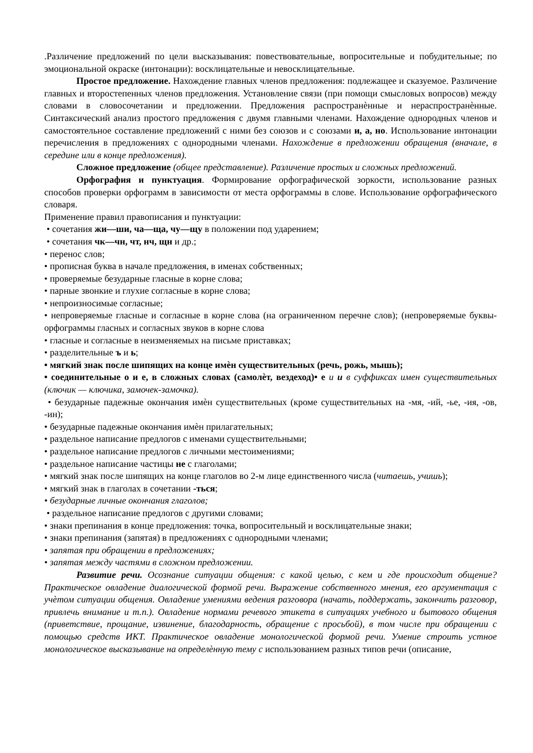.Различение предложений по цели высказывания: повествовательные, вопросительные и побудительные; по эмоциональной окраске (интонации): восклицательные и невосклицательные.
Простое предложение. Нахождение главных членов предложения: подлежащее и сказуемое. Различение главных и второстепенных членов предложения. Установление связи (при помощи смысловых вопросов) между словами в словосочетании и предложении. Предложения распространѐнные и нераспространѐнные. Синтаксический анализ простого предложения с двумя главными членами. Нахождение однородных членов и самостоятельное составление предложений с ними без союзов и с союзами и, а, но. Использование интонации перечисления в предложениях с однородными членами. Нахождение в предложении обращения (вначале, в середине или в конце предложения).
Сложное предложение (общее представление). Различение простых и сложных предложений.
Орфография и пунктуация. Формирование орфографической зоркости, использование разных способов проверки орфограмм в зависимости от места орфограммы в слове. Использование орфографического словаря.
Применение правил правописания и пунктуации:
• сочетания жи—ши, ча—ща, чу—щу в положении под ударением;
• сочетания чк—чн, чт, нч, щн и др.;
• перенос слов;
• прописная буква в начале предложения, в именах собственных;
• проверяемые безударные гласные в корне слова;
• парные звонкие и глухие согласные в корне слова;
• непроизносимые согласные;
• непроверяемые гласные и согласные в корне слова (на ограниченном перечне слов); (непроверяемые буквы-орфограммы гласных и согласных звуков в корне слова
• гласные и согласные в неизменяемых на письме приставках;
• разделительные ъ и ь;
• мягкий знак после шипящих на конце имѐн существительных (речь, рожь, мышь);
• соединительные о и е, в сложных словах (самолѐт, вездеход)• е и и в суффиксах имен существительных (ключик — ключика, замочек-замочка).
• безударные падежные окончания имѐн существительных (кроме существительных на -мя, -ий, -ье, -ия, -ов, -ин);
• безударные падежные окончания имѐн прилагательных;
• раздельное написание предлогов с именами существительными;
• раздельное написание предлогов с личными местоимениями;
• раздельное написание частицы не с глаголами;
• мягкий знак после шипящих на конце глаголов во 2-м лице единственного числа (читаешь, учишь);
• мягкий знак в глаголах в сочетании -ться;
• безударные личные окончания глаголов;
• раздельное написание предлогов с другими словами;
• знаки препинания в конце предложения: точка, вопросительный и восклицательные знаки;
• знаки препинания (запятая) в предложениях с однородными членами;
• запятая при обращении в предложениях;
• запятая между частями в сложном предложении.
Развитие речи. Осознание ситуации общения: с какой целью, с кем и где происходит общение? Практическое овладение диалогической формой речи. Выражение собственного мнения, его аргументация с учѐтом ситуации общения. Овладение умениями ведения разговора (начать, поддержать, закончить разговор, привлечь внимание и т.п.). Овладение нормами речевого этикета в ситуациях учебного и бытового общения (приветствие, прощание, извинение, благодарность, обращение с просьбой), в том числе при обращении с помощью средств ИКТ. Практическое овладение монологической формой речи. Умение строить устное монологическое высказывание на определѐнную тему с использованием разных типов речи (описание,